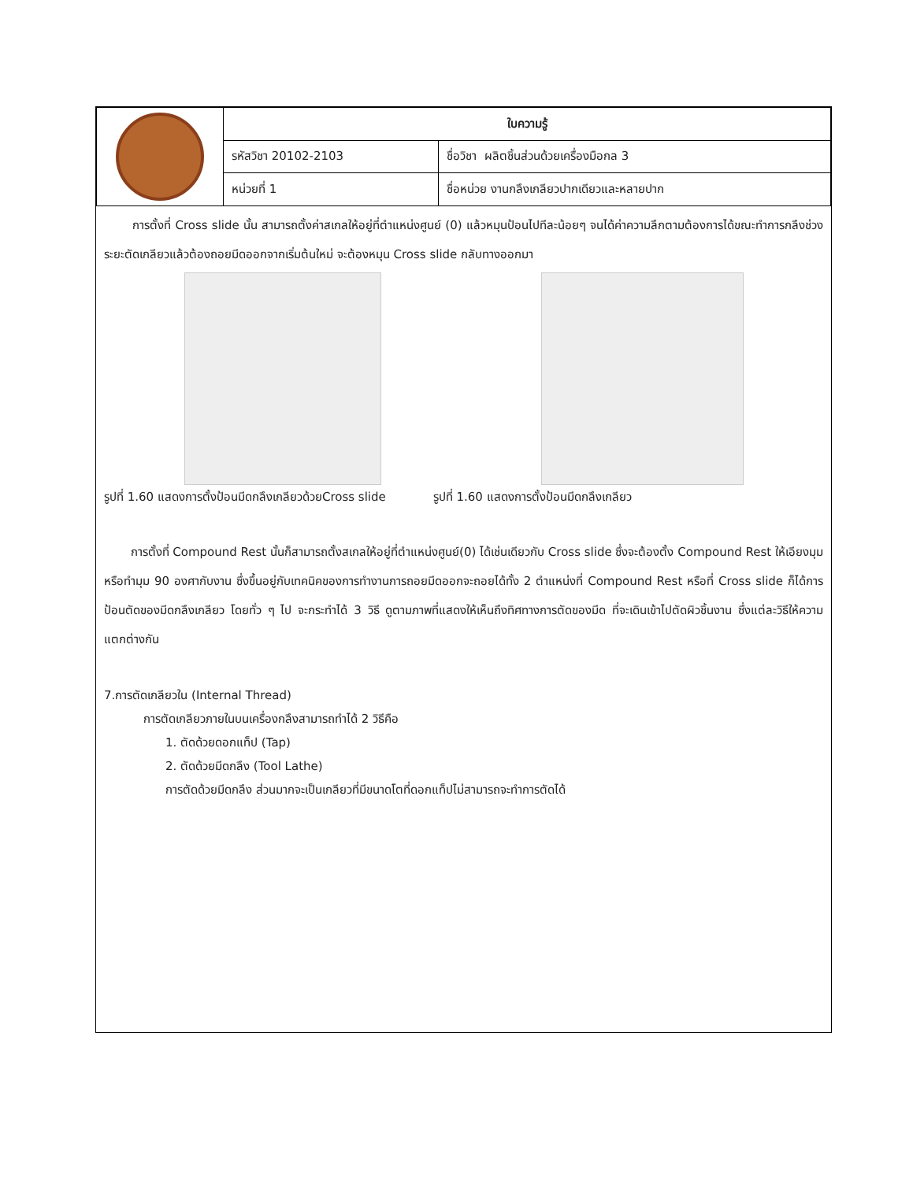| | ใบความรู้ | |
| | รหัสวิชา 20102-2103 | ชื่อวิชา ผลิตชิ้นส่วนด้วยเครื่องมือกล 3 |
| | หน่วยที่ 1 | ชื่อหน่วย งานกลึงเกลียวปากเดียวและหลายปาก |
การตั้งที่ Cross slide นั้น สามารถตั้งค่าสเกลให้อยู่ที่ตำแหน่งศูนย์ (0) แล้วหมุนป้อนไปทีละน้อยๆ จนได้ค่าความลึกตามต้องการได้ขณะทำการกลึงช่วงระยะตัดเกลียวแล้วต้องถอยมีดออกจากเริ่มต้นใหม่ จะต้องหมุน Cross slide กลับทางออกมา
รูปที่ 1.60 แสดงการตั้งป้อนมีดกลึงเกลียวด้วยCross slide รูปที่ 1.60 แสดงการตั้งป้อนมีดกลึงเกลียว
การตั้งที่ Compound Rest นั้นก็สามารถตั้งสเกลให้อยู่ที่ตำแหน่งศูนย์(0) ได้เช่นเดียวกับ Cross slide ซึ่งจะต้องตั้ง Compound Rest ให้เอียงมุมหรือทำมุม 90 องศากับงาน ซึ่งขึ้นอยู่กับเทคนิคของการทำงานการถอยมีดออกจะถอยได้ทั้ง 2 ตำแหน่งที่ Compound Rest หรือที่ Cross slide ก็ได้การป้อนตัดของมีดกลึงเกลียว โดยทั่ว ๆ ไป จะกระทำได้ 3 วิธี ดูตามภาพที่แสดงให้เห็นถึงทิศทางการตัดของมีด ที่จะเดินเข้าไปตัดผิวชิ้นงาน ซึ่งแต่ละวิธีให้ความแตกต่างกัน
7.การตัดเกลียวใน (Internal Thread)
การตัดเกลียวภายในบนเครื่องกลึงสามารถทำได้ 2 วิธีคือ
1. ตัดด้วยดอกแท็ป (Tap)
2. ตัดด้วยมีดกลึง (Tool Lathe)
การตัดด้วยมีดกลึง ส่วนมากจะเป็นเกลียวที่มีขนาดโตที่ดอกแท็ปไม่สามารถจะทำการตัดได้